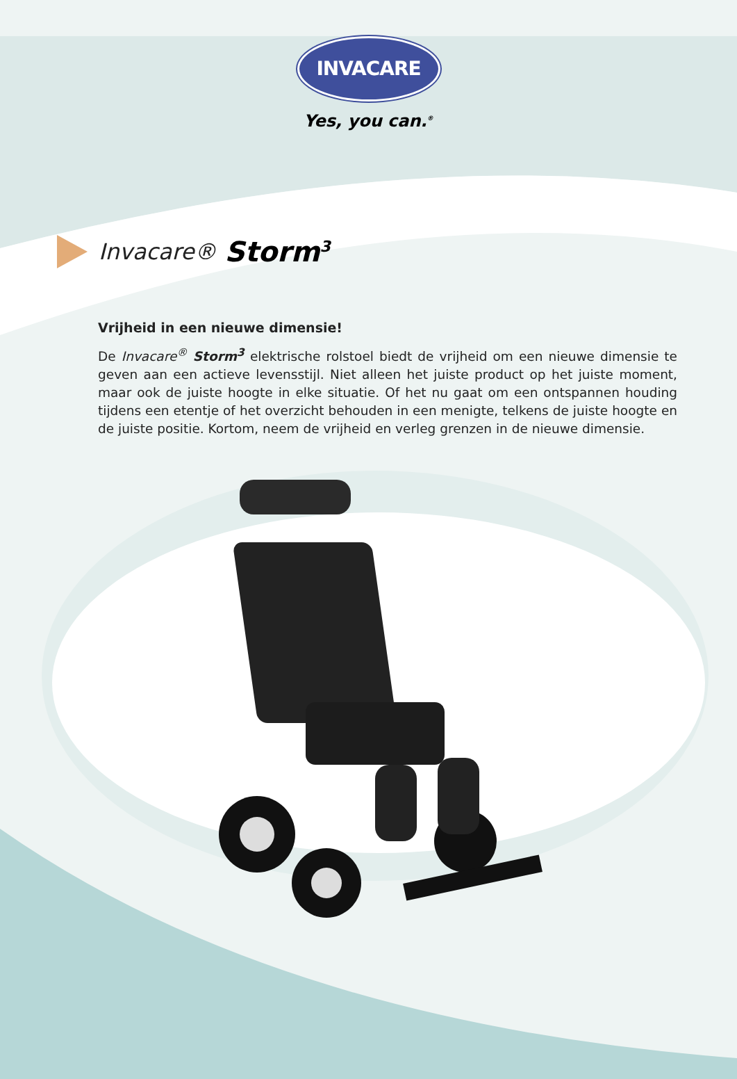INVACARE
Yes, you can.<sup>®</sup>
Invacare® Storm<sup>3</sup>
Vrijheid in een nieuwe dimensie!
De Invacare<sup>®</sup> Storm<sup>3</sup> elektrische rolstoel biedt de vrijheid om een nieuwe dimensie te geven aan een actieve levensstijl. Niet alleen het juiste product op het juiste moment, maar ook de juiste hoogte in elke situatie. Of het nu gaat om een ontspannen houding tijdens een etentje of het overzicht behouden in een menigte, telkens de juiste hoogte en de juiste positie. Kortom, neem de vrijheid en verleg grenzen in de nieuwe dimensie.